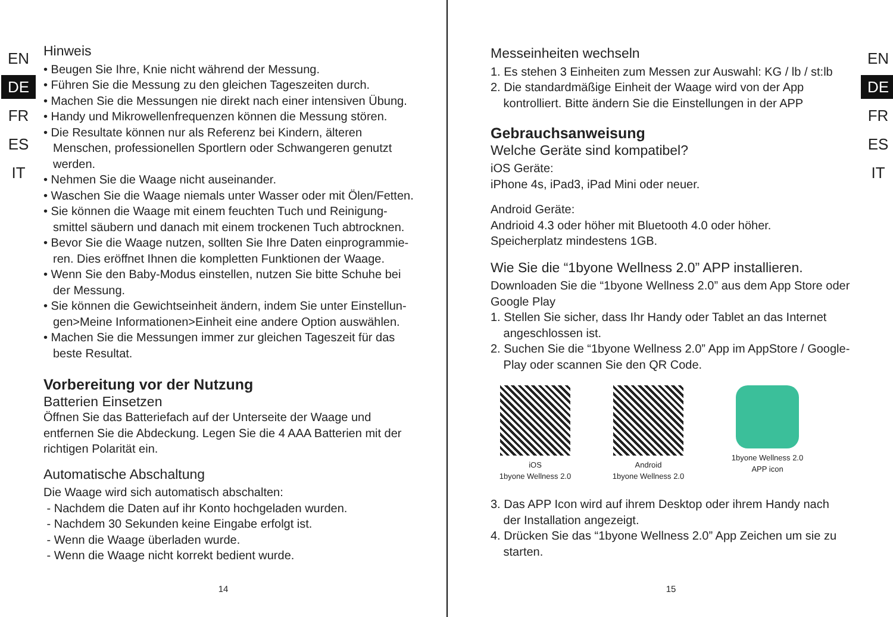EN
DE
FR
ES
IT
Hinweis
• Beugen Sie Ihre, Knie nicht während der Messung.
• Führen Sie die Messung zu den gleichen Tageszeiten durch.
• Machen Sie die Messungen nie direkt nach einer intensiven Übung.
• Handy und Mikrowellenfrequenzen können die Messung stören.
• Die Resultate können nur als Referenz bei Kindern, älteren
Menschen, professionellen Sportlern oder Schwangeren genutzt
werden.
• Nehmen Sie die Waage nicht auseinander.
• Waschen Sie die Waage niemals unter Wasser oder mit Ölen/Fetten.
• Sie können die Waage mit einem feuchten Tuch und Reinigung-
smittel säubern und danach mit einem trockenen Tuch abtrocknen.
• Bevor Sie die Waage nutzen, sollten Sie Ihre Daten einprogrammie-
ren. Dies eröffnet Ihnen die kompletten Funktionen der Waage.
• Wenn Sie den Baby-Modus einstellen, nutzen Sie bitte Schuhe bei
der Messung.
• Sie können die Gewichtseinheit ändern, indem Sie unter Einstellun-
gen>Meine Informationen>Einheit eine andere Option auswählen.
• Machen Sie die Messungen immer zur gleichen Tageszeit für das
beste Resultat.
Vorbereitung vor der Nutzung
Batterien Einsetzen
Öffnen Sie das Batteriefach auf der Unterseite der Waage und entfernen Sie die Abdeckung. Legen Sie die 4 AAA Batterien mit der richtigen Polarität ein.
Automatische Abschaltung
Die Waage wird sich automatisch abschalten:
- Nachdem die Daten auf ihr Konto hochgeladen wurden.
- Nachdem 30 Sekunden keine Eingabe erfolgt ist.
- Wenn die Waage überladen wurde.
- Wenn die Waage nicht korrekt bedient wurde.
14
Messeinheiten wechseln
1. Es stehen 3 Einheiten zum Messen zur Auswahl: KG / lb / st:lb
2. Die standardmäßige Einheit der Waage wird von der App
kontrolliert. Bitte ändern Sie die Einstellungen in der APP
Gebrauchsanweisung
Welche Geräte sind kompatibel?
iOS Geräte:
iPhone 4s, iPad3, iPad Mini oder neuer.
Android Geräte:
Andrioid 4.3 oder höher mit Bluetooth 4.0 oder höher.
Speicherplatz mindestens 1GB.
Wie Sie die “1byone Wellness 2.0” APP installieren.
Downloaden Sie die “1byone Wellness 2.0” aus dem App Store oder Google Play
1. Stellen Sie sicher, dass Ihr Handy oder Tablet an das Internet
angeschlossen ist.
2. Suchen Sie die “1byone Wellness 2.0” App im AppStore / Google-
Play oder scannen Sie den QR Code.
iOS
1byone Wellness 2.0
Android
1byone Wellness 2.0
1byone Wellness 2.0
APP icon
3. Das APP Icon wird auf ihrem Desktop oder ihrem Handy nach
der Installation angezeigt.
4. Drücken Sie das “1byone Wellness 2.0” App Zeichen um sie zu
starten.
EN
DE
FR
ES
IT
15